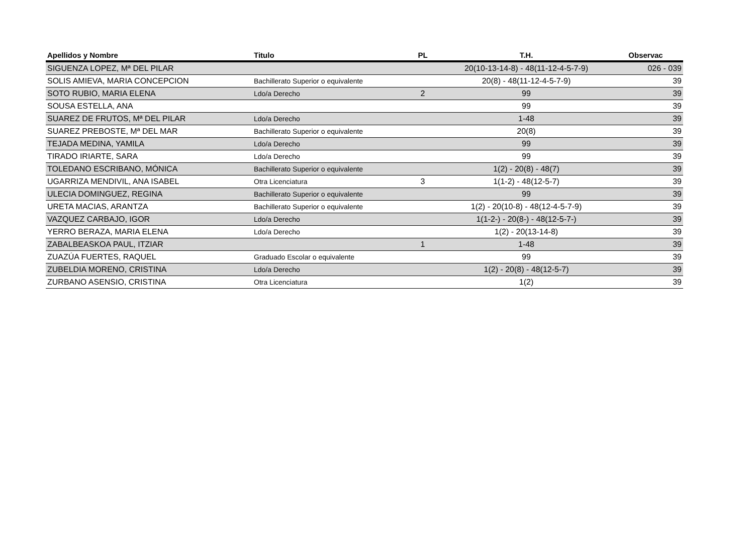| Apellidos y Nombre | Titulo | PL | T.H. | Observac |
| --- | --- | --- | --- | --- |
| SIGUENZA LOPEZ, Mª DEL PILAR | | | 20(10-13-14-8) - 48(11-12-4-5-7-9) | 026 - 039 |
| SOLIS AMIEVA, MARIA CONCEPCION | Bachillerato Superior o equivalente | | 20(8) - 48(11-12-4-5-7-9) | 39 |
| SOTO RUBIO, MARIA ELENA | Ldo/a Derecho | 2 | 99 | 39 |
| SOUSA ESTELLA, ANA | | | 99 | 39 |
| SUAREZ DE FRUTOS, Mª DEL PILAR | Ldo/a Derecho | | 1-48 | 39 |
| SUAREZ PREBOSTE, Mª DEL MAR | Bachillerato Superior o equivalente | | 20(8) | 39 |
| TEJADA MEDINA, YAMILA | Ldo/a Derecho | | 99 | 39 |
| TIRADO IRIARTE, SARA | Ldo/a Derecho | | 99 | 39 |
| TOLEDANO ESCRIBANO, MÓNICA | Bachillerato Superior o equivalente | | 1(2) - 20(8) - 48(7) | 39 |
| UGARRIZA MENDIVIL, ANA ISABEL | Otra Licenciatura | 3 | 1(1-2) - 48(12-5-7) | 39 |
| ULECIA DOMINGUEZ, REGINA | Bachillerato Superior o equivalente | | 99 | 39 |
| URETA MACIAS, ARANTZA | Bachillerato Superior o equivalente | | 1(2) - 20(10-8) - 48(12-4-5-7-9) | 39 |
| VAZQUEZ CARBAJO, IGOR | Ldo/a Derecho | | 1(1-2-) - 20(8-) - 48(12-5-7-) | 39 |
| YERRO BERAZA, MARIA ELENA | Ldo/a Derecho | | 1(2) - 20(13-14-8) | 39 |
| ZABALBEASKOA PAUL, ITZIAR | | 1 | 1-48 | 39 |
| ZUAZÚA FUERTES, RAQUEL | Graduado Escolar o equivalente | | 99 | 39 |
| ZUBELDIA MORENO, CRISTINA | Ldo/a Derecho | | 1(2) - 20(8) - 48(12-5-7) | 39 |
| ZURBANO ASENSIO, CRISTINA | Otra Licenciatura | | 1(2) | 39 |